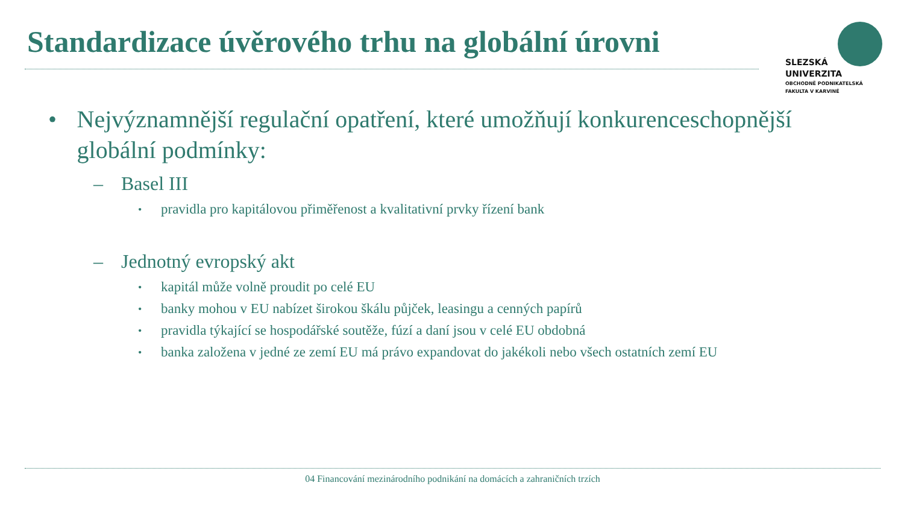Standardizace úvěrového trhu na globální úrovni
SLEZSKÁ
UNIVERZITA
OBCHODNĚ PODNIKATELSKÁ
FAKULTA V KARVINÉ
• Nejvýznamnější regulační opatření, které umožňují konkurenceschopnější globální podmínky:
– Basel III
• pravidla pro kapitálovou přiměřenost a kvalitativní prvky řízení bank
– Jednotný evropský akt
• kapitál může volně proudit po celé EU
• banky mohou v EU nabízet širokou škálu půjček, leasingu a cenných papírů
• pravidla týkající se hospodářské soutěže, fúzí a daní jsou v celé EU obdobná
• banka založena v jedné ze zemí EU má právo expandovat do jakékoli nebo všech ostatních zemí EU
04 Financování mezinárodního podnikání na domácích a zahraničních trzích